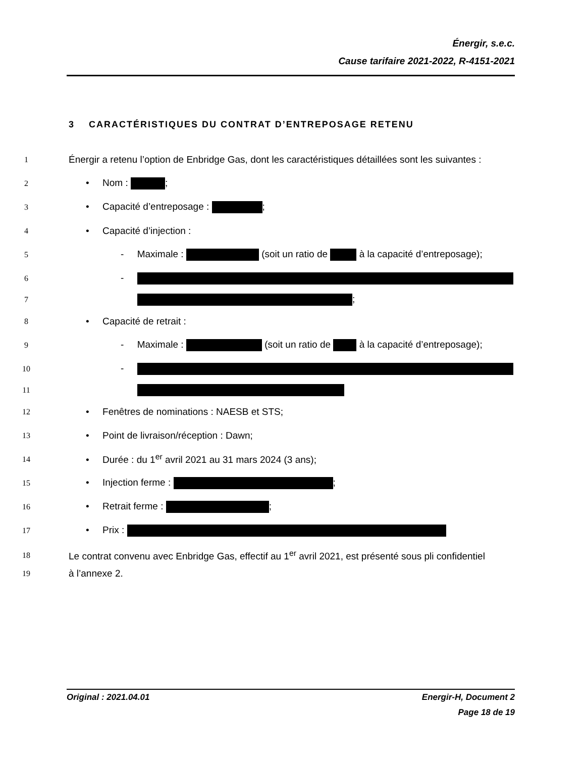Énergir, s.e.c.
Cause tarifaire 2021-2022, R-4151-2021
3 CARACTÉRISTIQUES DU CONTRAT D’ENTREPOSAGE RETENU
1 Énergir a retenu l’option de Enbridge Gas, dont les caractéristiques détaillées sont les suivantes :
2 • Nom : ;
3 • Capacité d’entreposage : ;
4 • Capacité d’injection :
5 - Maximale : (soit un ratio de à la capacité d’entreposage);
6 -
7 ;
8 • Capacité de retrait :
9 - Maximale : (soit un ratio de à la capacité d’entreposage);
10 -
11
12 • Fenêtres de nominations : NAESB et STS;
13 • Point de livraison/réception : Dawn;
14 • Durée : du 1<sup>er</sup> avril 2021 au 31 mars 2024 (3 ans);
15 • Injection ferme : ;
16 • Retrait ferme : ;
17 • Prix :
18 Le contrat convenu avec Enbridge Gas, effectif au 1<sup>er</sup> avril 2021, est présenté sous pli confidentiel
19 à l’annexe 2.
Original : 2021.04.01 Energir-H, Document 2
Page 18 de 19